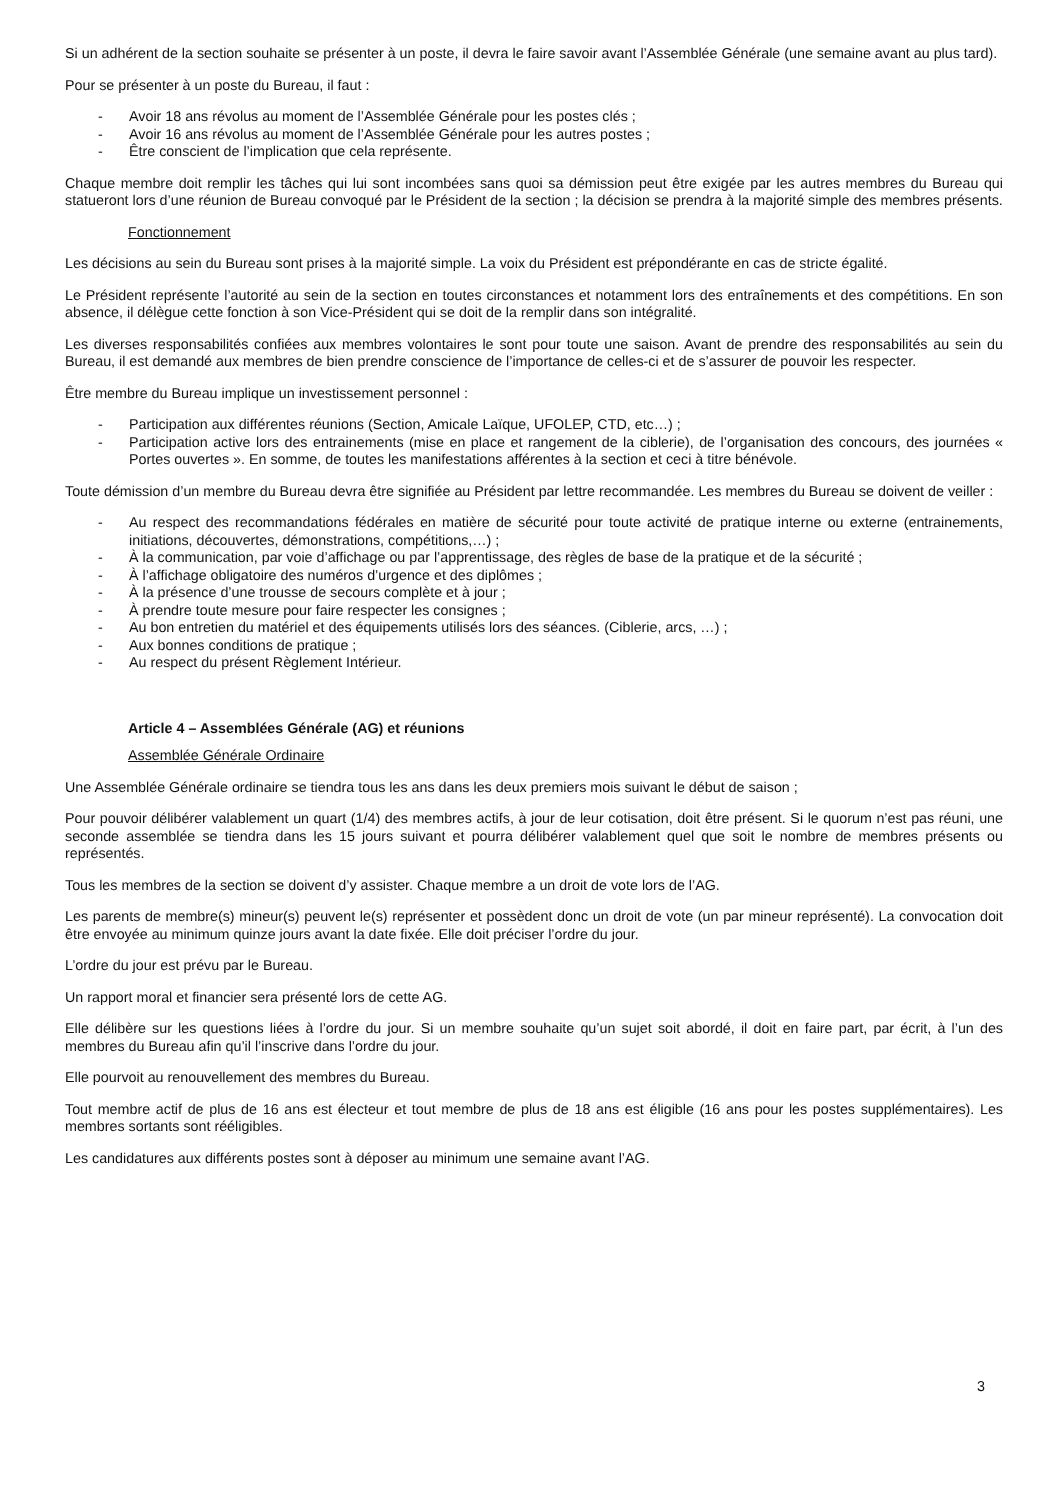Si un adhérent de la section souhaite se présenter à un poste, il devra le faire savoir avant l’Assemblée Générale (une semaine avant au plus tard).
Pour se présenter à un poste du Bureau, il faut :
- Avoir 18 ans révolus au moment de l’Assemblée Générale pour les postes clés ;
- Avoir 16 ans révolus au moment de l’Assemblée Générale pour les autres postes ;
- Être conscient de l’implication que cela représente.
Chaque membre doit remplir les tâches qui lui sont incombées sans quoi sa démission peut être exigée par les autres membres du Bureau qui statueront lors d’une réunion de Bureau convoqué par le Président de la section ; la décision se prendra à la majorité simple des membres présents.
Fonctionnement
Les décisions au sein du Bureau sont prises à la majorité simple. La voix du Président est prépondérante en cas de stricte égalité.
Le Président représente l’autorité au sein de la section en toutes circonstances et notamment lors des entraînements et des compétitions. En son absence, il délègue cette fonction à son Vice-Président qui se doit de la remplir dans son intégralité.
Les diverses responsabilités confiées aux membres volontaires le sont pour toute une saison. Avant de prendre des responsabilités au sein du Bureau, il est demandé aux membres de bien prendre conscience de l’importance de celles-ci et de s’assurer de pouvoir les respecter.
Être membre du Bureau implique un investissement personnel :
- Participation aux différentes réunions (Section, Amicale Laïque, UFOLEP, CTD, etc…) ;
- Participation active lors des entrainements (mise en place et rangement de la ciblerie), de l’organisation des concours, des journées « Portes ouvertes ». En somme, de toutes les manifestations afférentes à la section et ceci à titre bénévole.
Toute démission d’un membre du Bureau devra être signifiée au Président par lettre recommandée. Les membres du Bureau se doivent de veiller :
- Au respect des recommandations fédérales en matière de sécurité pour toute activité de pratique interne ou externe (entrainements, initiations, découvertes, démonstrations, compétitions,…) ;
- À la communication, par voie d’affichage ou par l’apprentissage, des règles de base de la pratique et de la sécurité ;
- À l’affichage obligatoire des numéros d’urgence et des diplômes ;
- À la présence d’une trousse de secours complète et à jour ;
- À prendre toute mesure pour faire respecter les consignes ;
- Au bon entretien du matériel et des équipements utilisés lors des séances. (Ciblerie, arcs, …) ;
- Aux bonnes conditions de pratique ;
- Au respect du présent Règlement Intérieur.
Article 4 – Assemblées Générale (AG) et réunions
Assemblée Générale Ordinaire
Une Assemblée Générale ordinaire se tiendra tous les ans dans les deux premiers mois suivant le début de saison ;
Pour pouvoir délibérer valablement un quart (1/4) des membres actifs, à jour de leur cotisation, doit être présent. Si le quorum n’est pas réuni, une seconde assemblée se tiendra dans les 15 jours suivant et pourra délibérer valablement quel que soit le nombre de membres présents ou représentés.
Tous les membres de la section se doivent d’y assister. Chaque membre a un droit de vote lors de l’AG.
Les parents de membre(s) mineur(s) peuvent le(s) représenter et possèdent donc un droit de vote (un par mineur représenté). La convocation doit être envoyée au minimum quinze jours avant la date fixée. Elle doit préciser l’ordre du jour.
L’ordre du jour est prévu par le Bureau.
Un rapport moral et financier sera présenté lors de cette AG.
Elle délibère sur les questions liées à l’ordre du jour. Si un membre souhaite qu’un sujet soit abordé, il doit en faire part, par écrit, à l’un des membres du Bureau afin qu’il l’inscrive dans l’ordre du jour.
Elle pourvoit au renouvellement des membres du Bureau.
Tout membre actif de plus de 16 ans est électeur et tout membre de plus de 18 ans est éligible (16 ans pour les postes supplémentaires). Les membres sortants sont rééligibles.
Les candidatures aux différents postes sont à déposer au minimum une semaine avant l’AG.
3